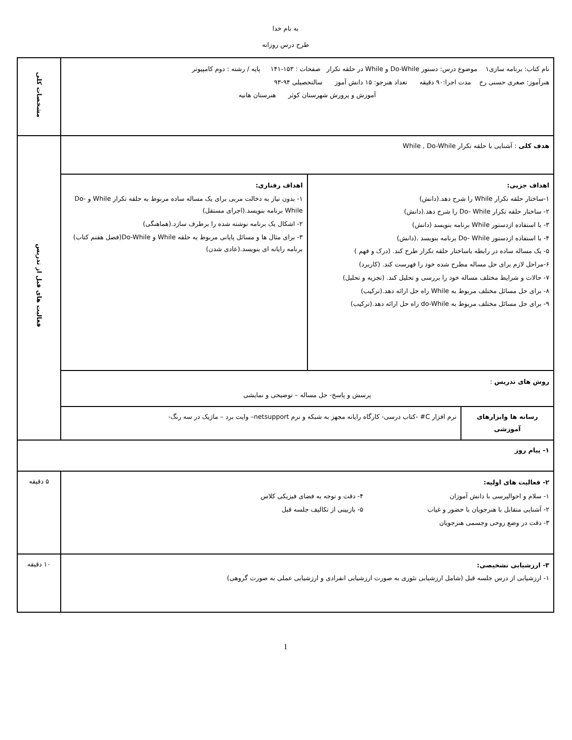به نام خدا
طرح درس روزانه
| نام کتاب: برنامه سازی۱ موضوع درس: دستور Do-While و While در حلقه تکرار صفحات : ۱۵۳-۱۴۱ پایه / رشته : دوم کامپیوتر هنرآموز: صغری حسنی رخ مدت اجرا:۹۰ دقیقه تعداد هنرجو: ۱۵ دانش آموز سالتحصیلی ۹۴-۹۳ آموزش و پرورش شهرستان کوثر هنرستان هانیه | | مشخصات کلی |
| هدف کلی : آشنایی با حلقه تکرار While , Do-While | | فعالیت های قبل از تدریس |
| / اهداف جزیی: ۱-ساختار حلقه تکرار While را شرح دهد.(دانش) ۲- ساختار حلقه تکرار Do- While را شرح دهد.(دانش) ۳- با استفاده ازدستور While برنامه بنویسد (دانش) ۴- با استفاده ازدستور Do- While برنامه بنویسد .(دانش) ۵- یک مساله ساده در رابطه باساختار حلقه تکرار طرح کند. (درک و فهم ) ۶-مراحل لازم برای حل مساله مطرح شده خود را فهرست کند. (کاربرد) ۷- حالات و شرایط مختلف مساله خود را بررسی و تحلیل کند. (تجزیه و تحلیل) ۸- برای حل مسائل مختلف مربوط به While راه حل ارائه دهد.(ترکیب) ۹- برای حل مسائل مختلف مربوط به do-While راه حل ارائه دهد.(ترکیب) / اهداف رفتاری: ۱- بدون نیاز به دخالت مربی برای یک مساله ساده مربوط به حلقه تکرار While و Do-While برنامه بنویسد.(اجرای مستقل) ۲- اشکال یک برنامه نوشته شده را برطرف سازد.(هماهنگی) ۳- برای مثال ها و مسائل پایانی مربوط به حلقه While و Do-While(فصل هفتم کتاب) برنامه رایانه ای بنویسد.(عادی شدن) / | | |
| روش های تدریس : پرسش و پاسخ- حل مساله – توضیحی و نمایشی | | |
| رسانه ها وابزارهای آموزشی | نرم افزار C# -کتاب درسی- کارگاه رایانه مجهز به شبکه و نرم netsupport– وایت برد – ماژیک در سه رنگ- | |
| ۱- پیام روز | | |
| ۲- فعالیت های اولیه: ۱- سلام و احوالپرسی با دانش آموزان ۲- آشنایی متقابل با هنرجویان با حضور و غیاب ۳- دقت در وضع روحی وجسمی هنرجویان ۴- دقت و توجه به فضای فیزیکی کلاس ۵- بازبینی از تکالیف جلسه قبل | | ۵ دقیقه |
| ۳- ارزشیابی تشخیصی: ۱- ارزشیابی از درس جلسه قبل (شامل ارزشیابی تئوری به صورت ارزشیابی انفرادی و ارزشیابی عملی به صورت گروهی) | | ۱۰ دقیقه |
1